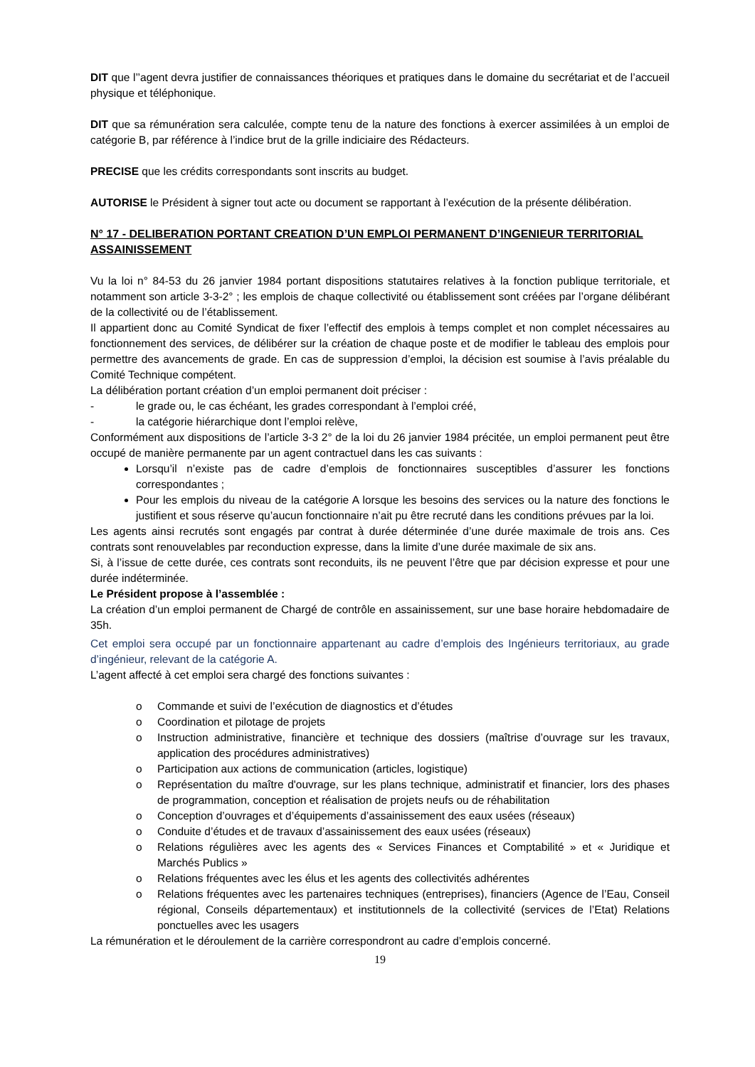DIT que l’’agent devra justifier de connaissances théoriques et pratiques dans le domaine du secrétariat et de l’accueil physique et téléphonique.
DIT que sa rémunération sera calculée, compte tenu de la nature des fonctions à exercer assimilées à un emploi de catégorie B, par référence à l’indice brut de la grille indiciaire des Rédacteurs.
PRECISE que les crédits correspondants sont inscrits au budget.
AUTORISE le Président à signer tout acte ou document se rapportant à l’exécution de la présente délibération.
N° 17 - DELIBERATION PORTANT CREATION D’UN EMPLOI PERMANENT D’INGENIEUR TERRITORIAL ASSAINISSEMENT
Vu la loi n° 84-53 du 26 janvier 1984 portant dispositions statutaires relatives à la fonction publique territoriale, et notamment son article 3-3-2° ; les emplois de chaque collectivité ou établissement sont créées par l’organe délibérant de la collectivité ou de l’établissement.
Il appartient donc au Comité Syndicat de fixer l’effectif des emplois à temps complet et non complet nécessaires au fonctionnement des services, de délibérer sur la création de chaque poste et de modifier le tableau des emplois pour permettre des avancements de grade. En cas de suppression d’emploi, la décision est soumise à l’avis préalable du Comité Technique compétent.
La délibération portant création d’un emploi permanent doit préciser :
- le grade ou, le cas échéant, les grades correspondant à l’emploi créé,
- la catégorie hiérarchique dont l’emploi relève,
Conformément aux dispositions de l’article 3-3 2° de la loi du 26 janvier 1984 précitée, un emploi permanent peut être occupé de manière permanente par un agent contractuel dans les cas suivants :
Lorsqu’il n’existe pas de cadre d’emplois de fonctionnaires susceptibles d’assurer les fonctions correspondantes ;
Pour les emplois du niveau de la catégorie A lorsque les besoins des services ou la nature des fonctions le justifient et sous réserve qu’aucun fonctionnaire n’ait pu être recruté dans les conditions prévues par la loi.
Les agents ainsi recrutés sont engagés par contrat à durée déterminée d’une durée maximale de trois ans. Ces contrats sont renouvelables par reconduction expresse, dans la limite d’une durée maximale de six ans.
Si, à l’issue de cette durée, ces contrats sont reconduits, ils ne peuvent l’être que par décision expresse et pour une durée indéterminée.
Le Président propose à l’assemblée :
La création d’un emploi permanent de Chargé de contrôle en assainissement, sur une base horaire hebdomadaire de 35h.
Cet emploi sera occupé par un fonctionnaire appartenant au cadre d’emplois des Ingénieurs territoriaux, au grade d’ingénieur, relevant de la catégorie A.
L’agent affecté à cet emploi sera chargé des fonctions suivantes :
o Commande et suivi de l’exécution de diagnostics et d’études
o Coordination et pilotage de projets
o Instruction administrative, financière et technique des dossiers (maîtrise d’ouvrage sur les travaux, application des procédures administratives)
o Participation aux actions de communication (articles, logistique)
o Représentation du maître d'ouvrage, sur les plans technique, administratif et financier, lors des phases de programmation, conception et réalisation de projets neufs ou de réhabilitation
o Conception d’ouvrages et d’équipements d’assainissement des eaux usées (réseaux)
o Conduite d’études et de travaux d’assainissement des eaux usées (réseaux)
o Relations régulières avec les agents des « Services Finances et Comptabilité » et « Juridique et Marchés Publics »
o Relations fréquentes avec les élus et les agents des collectivités adhérentes
o Relations fréquentes avec les partenaires techniques (entreprises), financiers (Agence de l’Eau, Conseil régional, Conseils départementaux) et institutionnels de la collectivité (services de l’Etat) Relations ponctuelles avec les usagers
La rémunération et le déroulement de la carrière correspondront au cadre d’emplois concerné.
19